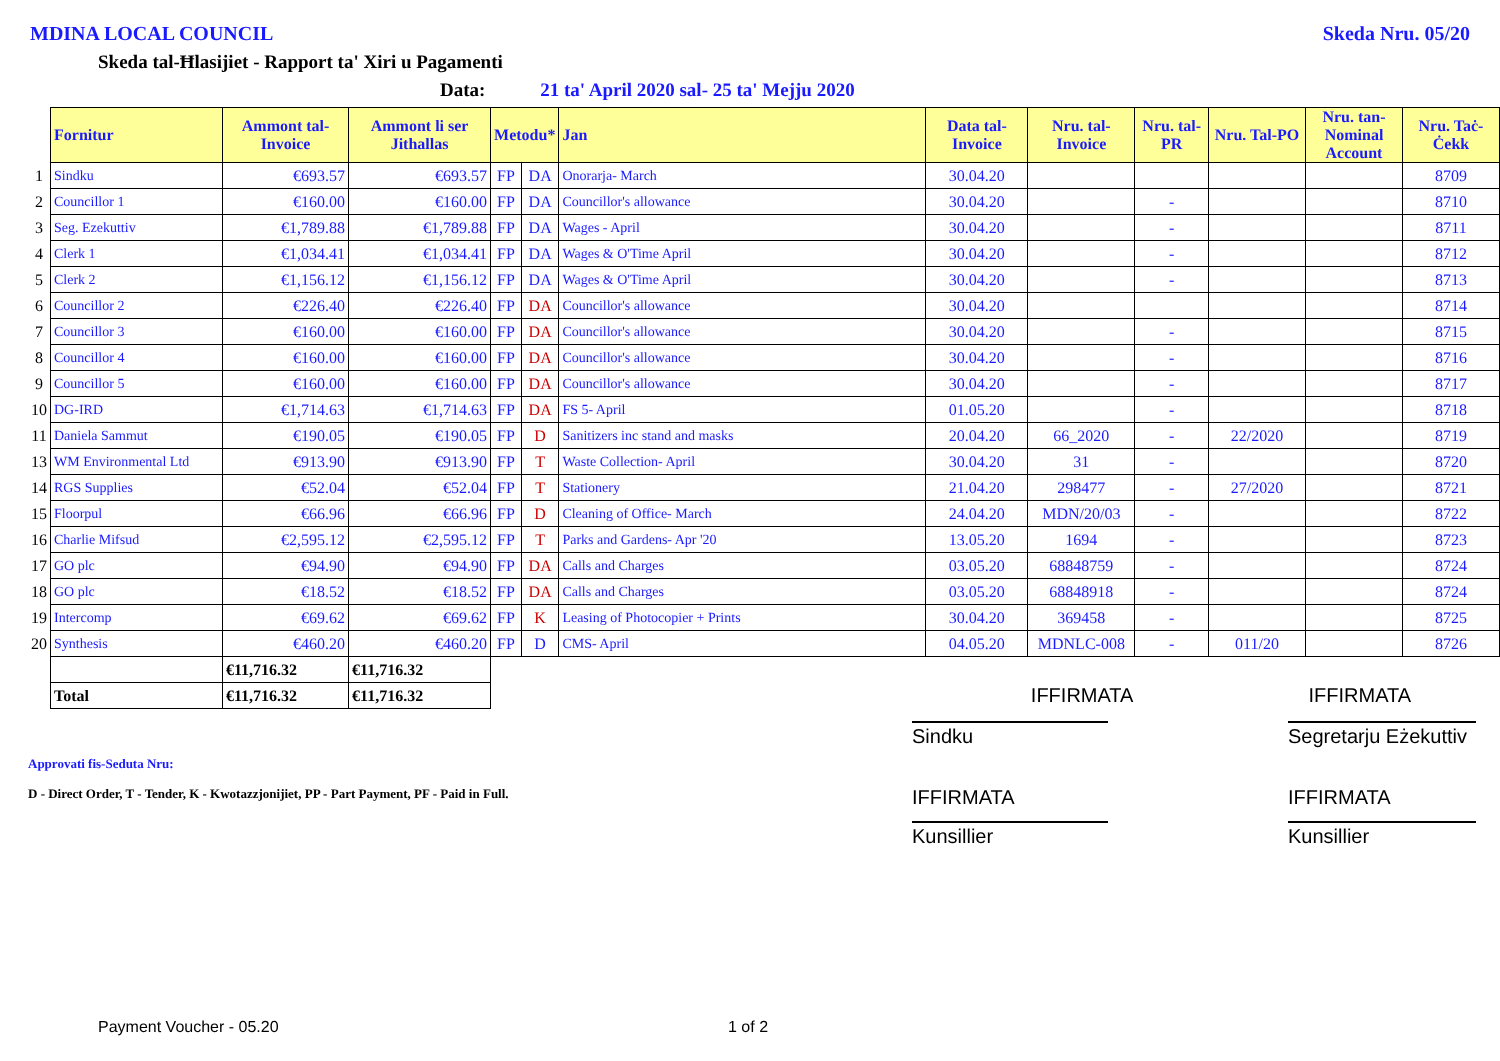MDINA LOCAL COUNCIL Skeda Nru. 05/20
Skeda tal-Ħlasijiet - Rapport ta' Xiri u Pagamenti
Data: 21 ta' April 2020 sal- 25 ta' Mejju 2020
| | Fornitur | Ammont tal-Invoice | Ammont li ser Jithallas | Metodu* | | Jan | Data tal-Invoice | Nru. tal-Invoice | Nru. tal-PR | Nru. Tal-PO | Nru. tan-Nominal Account | Nru. Taċ-Ċekk |
| --- | --- | --- | --- | --- | --- | --- | --- | --- | --- | --- | --- | --- |
| 1 | Sindku | €693.57 | €693.57 | FP | DA | Onorarja- March | 30.04.20 | | | | | 8709 |
| 2 | Councillor 1 | €160.00 | €160.00 | FP | DA | Councillor's allowance | 30.04.20 | | - | | | 8710 |
| 3 | Seg. Ezekuttiv | €1,789.88 | €1,789.88 | FP | DA | Wages - April | 30.04.20 | | - | | | 8711 |
| 4 | Clerk 1 | €1,034.41 | €1,034.41 | FP | DA | Wages & O'Time April | 30.04.20 | | - | | | 8712 |
| 5 | Clerk 2 | €1,156.12 | €1,156.12 | FP | DA | Wages & O'Time April | 30.04.20 | | - | | | 8713 |
| 6 | Councillor 2 | €226.40 | €226.40 | FP | DA | Councillor's allowance | 30.04.20 | | | | | 8714 |
| 7 | Councillor 3 | €160.00 | €160.00 | FP | DA | Councillor's allowance | 30.04.20 | | - | | | 8715 |
| 8 | Councillor 4 | €160.00 | €160.00 | FP | DA | Councillor's allowance | 30.04.20 | | - | | | 8716 |
| 9 | Councillor 5 | €160.00 | €160.00 | FP | DA | Councillor's allowance | 30.04.20 | | - | | | 8717 |
| 10 | DG-IRD | €1,714.63 | €1,714.63 | FP | DA | FS 5- April | 01.05.20 | | - | | | 8718 |
| 11 | Daniela Sammut | €190.05 | €190.05 | FP | D | Sanitizers inc stand and masks | 20.04.20 | 66_2020 | - | 22/2020 | | 8719 |
| 13 | WM Environmental Ltd | €913.90 | €913.90 | FP | T | Waste Collection- April | 30.04.20 | 31 | - | | | 8720 |
| 14 | RGS Supplies | €52.04 | €52.04 | FP | T | Stationery | 21.04.20 | 298477 | - | 27/2020 | | 8721 |
| 15 | Floorpul | €66.96 | €66.96 | FP | D | Cleaning of Office- March | 24.04.20 | MDN/20/03 | - | | | 8722 |
| 16 | Charlie Mifsud | €2,595.12 | €2,595.12 | FP | T | Parks and Gardens- Apr '20 | 13.05.20 | 1694 | - | | | 8723 |
| 17 | GO plc | €94.90 | €94.90 | FP | DA | Calls and Charges | 03.05.20 | 68848759 | - | | | 8724 |
| 18 | GO plc | €18.52 | €18.52 | FP | DA | Calls and Charges | 03.05.20 | 68848918 | - | | | 8724 |
| 19 | Intercomp | €69.62 | €69.62 | FP | K | Leasing of Photocopier + Prints | 30.04.20 | 369458 | - | | | 8725 |
| 20 | Synthesis | €460.20 | €460.20 | FP | D | CMS- April | 04.05.20 | MDNLC-008 | - | 011/20 | | 8726 |
| | | €11,716.32 | €11,716.32 | | | | | | | | | |
| | Total | €11,716.32 | €11,716.32 | | | | | IFFIRMATA | | | IFFIRMATA | |
Sindku Segretarju Eżekuttiv
Approvati fis-Seduta Nru:
D - Direct Order, T - Tender, K - Kwotazzjonijiet, PP - Part Payment, PF - Paid in Full.
IFFIRMATA IFFIRMATA
Kunsillier Kunsillier
Payment Voucher - 05.20 1 of 2